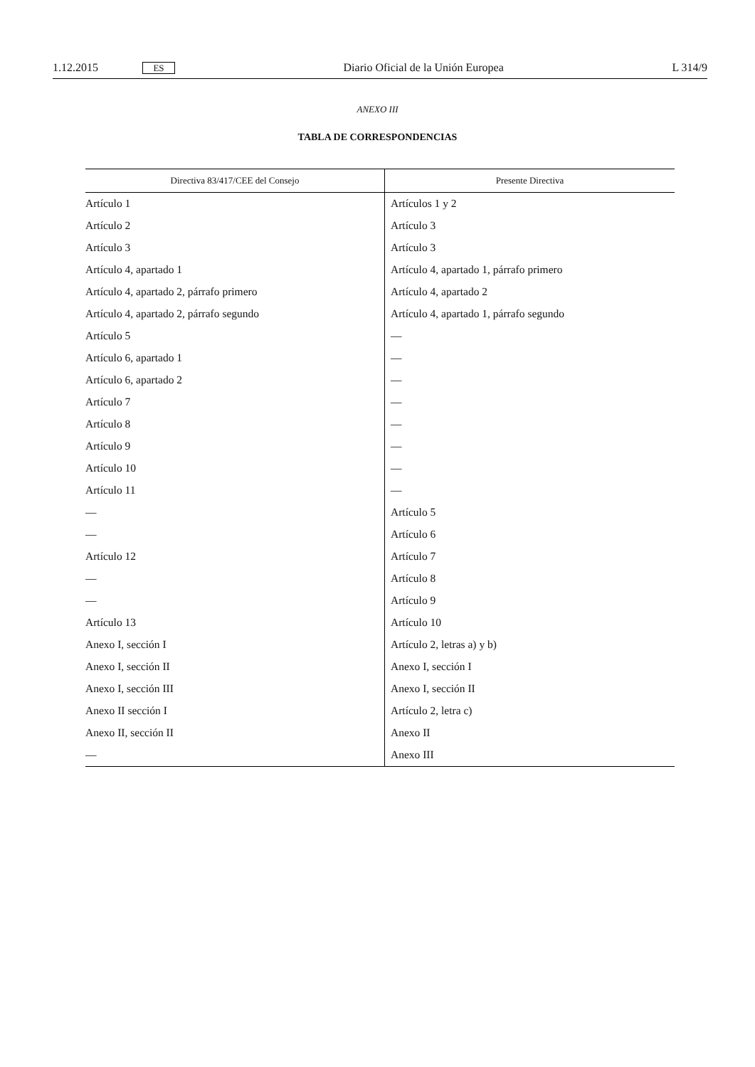1.12.2015 ES Diario Oficial de la Unión Europea L 314/9
ANEXO III
TABLA DE CORRESPONDENCIAS
| Directiva 83/417/CEE del Consejo | Presente Directiva |
| --- | --- |
| Artículo 1 | Artículos 1 y 2 |
| Artículo 2 | Artículo 3 |
| Artículo 3 | Artículo 3 |
| Artículo 4, apartado 1 | Artículo 4, apartado 1, párrafo primero |
| Artículo 4, apartado 2, párrafo primero | Artículo 4, apartado 2 |
| Artículo 4, apartado 2, párrafo segundo | Artículo 4, apartado 1, párrafo segundo |
| Artículo 5 | — |
| Artículo 6, apartado 1 | — |
| Artículo 6, apartado 2 | — |
| Artículo 7 | — |
| Artículo 8 | — |
| Artículo 9 | — |
| Artículo 10 | — |
| Artículo 11 | — |
| — | Artículo 5 |
| — | Artículo 6 |
| Artículo 12 | Artículo 7 |
| — | Artículo 8 |
| — | Artículo 9 |
| Artículo 13 | Artículo 10 |
| Anexo I, sección I | Artículo 2, letras a) y b) |
| Anexo I, sección II | Anexo I, sección I |
| Anexo I, sección III | Anexo I, sección II |
| Anexo II sección I | Artículo 2, letra c) |
| Anexo II, sección II | Anexo II |
| — | Anexo III |